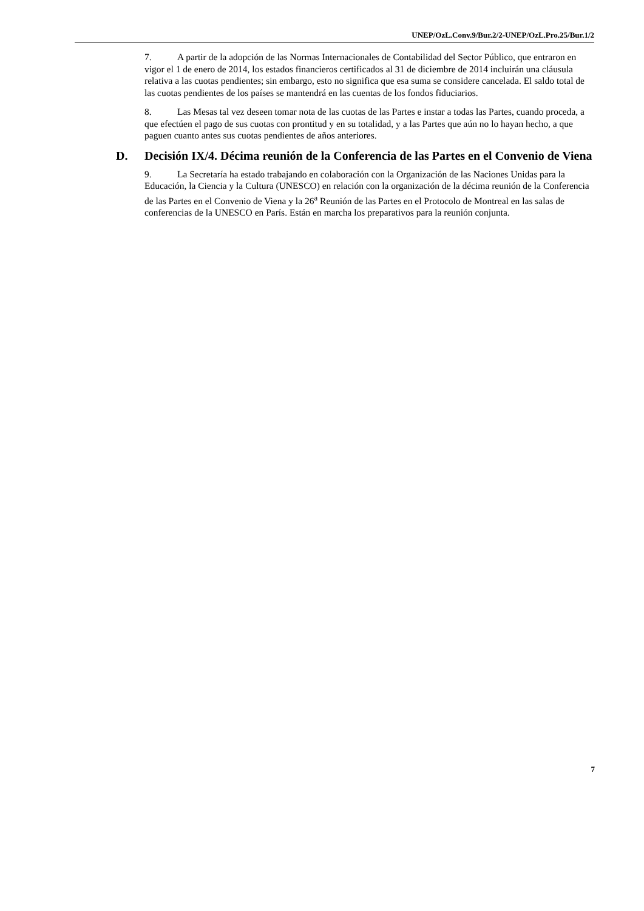UNEP/OzL.Conv.9/Bur.2/2-UNEP/OzL.Pro.25/Bur.1/2
7. A partir de la adopción de las Normas Internacionales de Contabilidad del Sector Público, que entraron en vigor el 1 de enero de 2014, los estados financieros certificados al 31 de diciembre de 2014 incluirán una cláusula relativa a las cuotas pendientes; sin embargo, esto no significa que esa suma se considere cancelada. El saldo total de las cuotas pendientes de los países se mantendrá en las cuentas de los fondos fiduciarios.
8. Las Mesas tal vez deseen tomar nota de las cuotas de las Partes e instar a todas las Partes, cuando proceda, a que efectúen el pago de sus cuotas con prontitud y en su totalidad, y a las Partes que aún no lo hayan hecho, a que paguen cuanto antes sus cuotas pendientes de años anteriores.
D. Decisión IX/4. Décima reunión de la Conferencia de las Partes en el Convenio de Viena
9. La Secretaría ha estado trabajando en colaboración con la Organización de las Naciones Unidas para la Educación, la Ciencia y la Cultura (UNESCO) en relación con la organización de la décima reunión de la Conferencia de las Partes en el Convenio de Viena y la 26<sup>a</sup> Reunión de las Partes en el Protocolo de Montreal en las salas de conferencias de la UNESCO en París. Están en marcha los preparativos para la reunión conjunta.
7